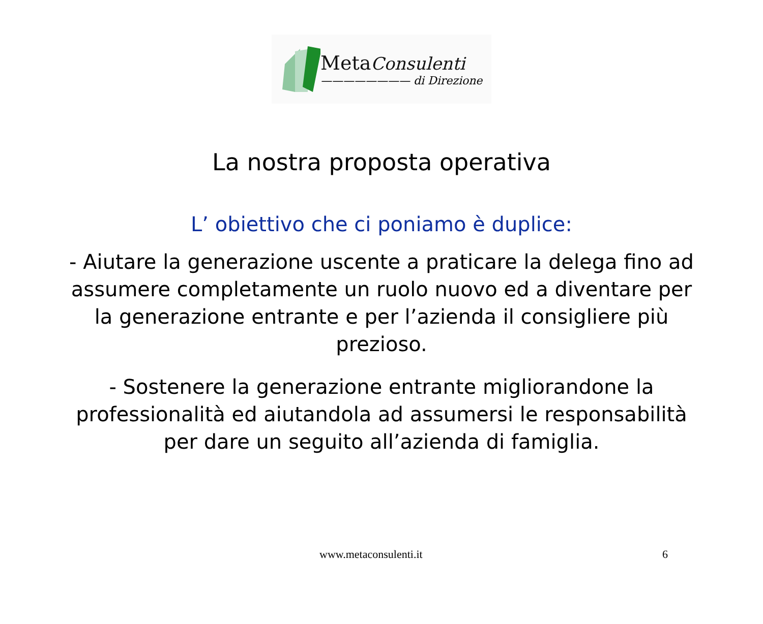MetaConsulenti
———————— di Direzione
La nostra proposta operativa
L’ obiettivo che ci poniamo è duplice:
- Aiutare la generazione uscente a praticare la delega fino ad assumere completamente un ruolo nuovo ed a diventare per la generazione entrante e per l’azienda il consigliere più prezioso.
- Sostenere la generazione entrante migliorandone la professionalità ed aiutandola ad assumersi le responsabilità per dare un seguito all’azienda di famiglia.
www.metaconsulenti.it 6